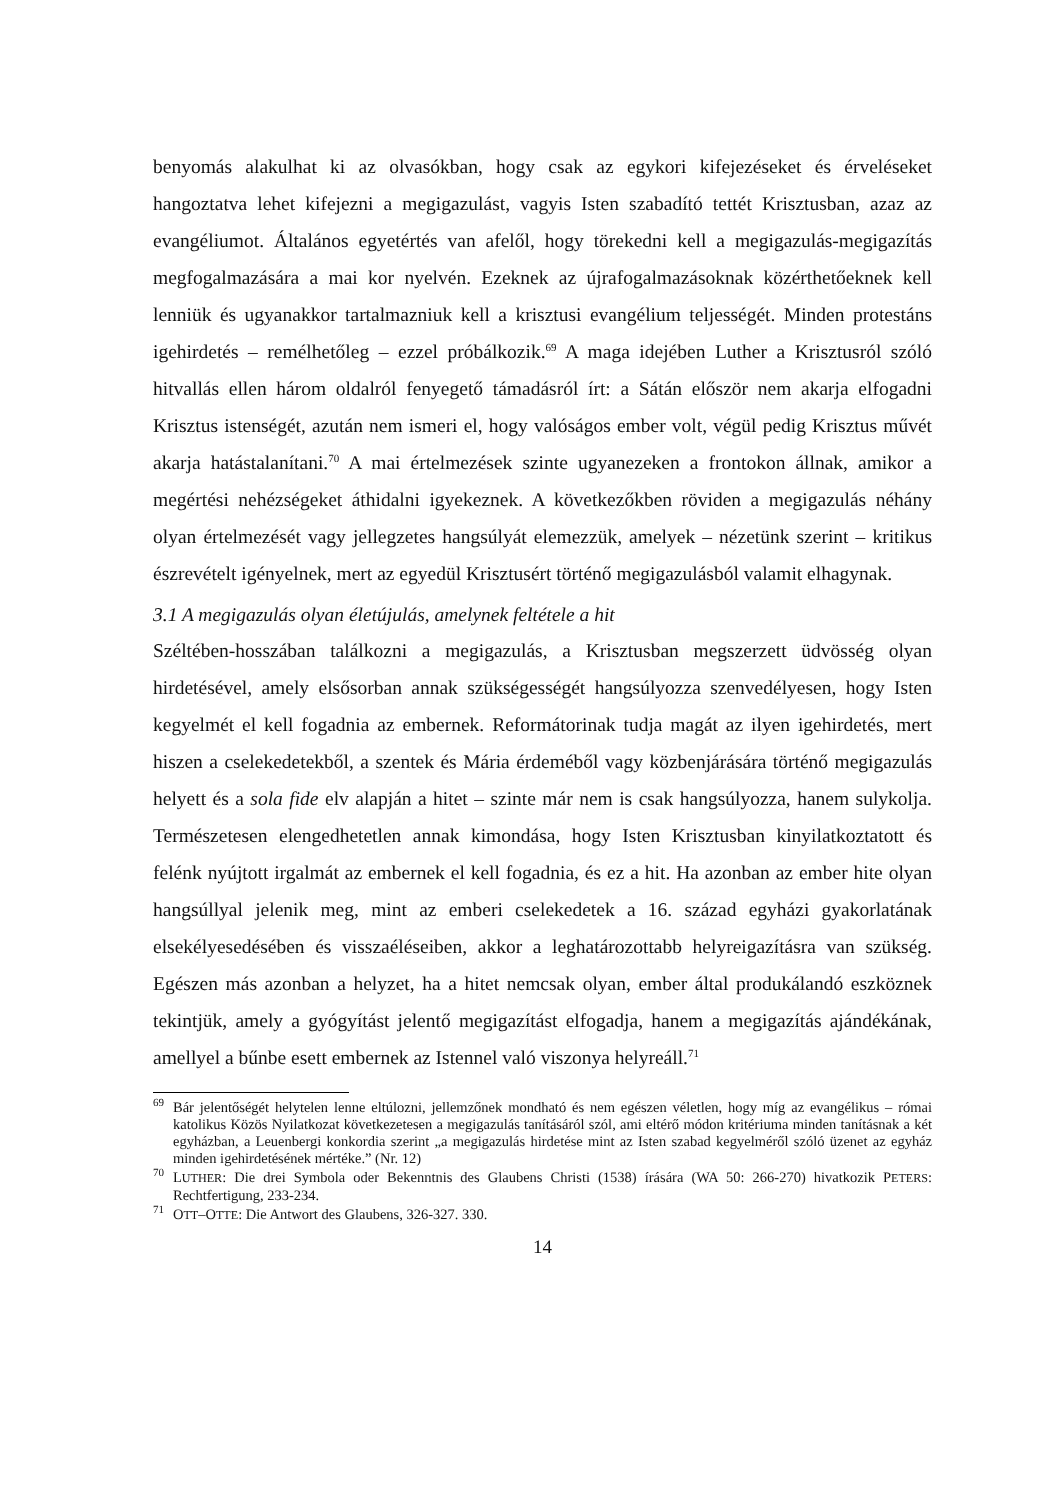benyomás alakulhat ki az olvasókban, hogy csak az egykori kifejezéseket és érveléseket hangoztatva lehet kifejezni a megigazulást, vagyis Isten szabadító tettét Krisztusban, azaz az evangéliumot. Általános egyetértés van afelől, hogy törekedni kell a megigazulás-megigazítás megfogalmazására a mai kor nyelvén. Ezeknek az újrafogalmazásoknak közérthetőeknek kell lenniük és ugyanakkor tartalmazniuk kell a krisztusi evangélium teljességét. Minden protestáns igehirdetés – remélhetőleg – ezzel próbálkozik.<sup>69</sup> A maga idejében Luther a Krisztusról szóló hitvallás ellen három oldalról fenyegető támadásról írt: a Sátán először nem akarja elfogadni Krisztus istenségét, azután nem ismeri el, hogy valóságos ember volt, végül pedig Krisztus művét akarja hatástalanítani.<sup>70</sup> A mai értelmezések szinte ugyanezeken a frontokon állnak, amikor a megértési nehézségeket áthidalni igyekeznek. A következőkben röviden a megigazulás néhány olyan értelmezését vagy jellegzetes hangsúlyát elemezzük, amelyek – nézetünk szerint – kritikus észrevételt igényelnek, mert az egyedül Krisztusért történő megigazulásból valamit elhagynak.
3.1 A megigazulás olyan életújulás, amelynek feltétele a hit
Széltében-hosszában találkozni a megigazulás, a Krisztusban megszerzett üdvösség olyan hirdetésével, amely elsősorban annak szükségességét hangsúlyozza szenvedélyesen, hogy Isten kegyelmét el kell fogadnia az embernek. Reformátorinak tudja magát az ilyen igehirdetés, mert hiszen a cselekedetekből, a szentek és Mária érdeméből vagy közbenjárására történő megigazulás helyett és a sola fide elv alapján a hitet – szinte már nem is csak hangsúlyozza, hanem sulykolja. Természetesen elengedhetetlen annak kimondása, hogy Isten Krisztusban kinyilatkoztatott és felénk nyújtott irgalmát az embernek el kell fogadnia, és ez a hit. Ha azonban az ember hite olyan hangsúllyal jelenik meg, mint az emberi cselekedetek a 16. század egyházi gyakorlatának elsekélyesedésében és visszaéléseiben, akkor a leghatározottabb helyreigazításra van szükség. Egészen más azonban a helyzet, ha a hitet nemcsak olyan, ember által produkálandó eszköznek tekintjük, amely a gyógyítást jelentő megigazítást elfogadja, hanem a megigazítás ajándékának, amellyel a bűnbe esett embernek az Istennel való viszonya helyreáll.<sup>71</sup>
<sup>69</sup>Bár jelentőségét helytelen lenne eltúlozni, jellemzőnek mondható és nem egészen véletlen, hogy míg az evangélikus – római katolikus Közös Nyilatkozat következetesen a megigazulás tanításáról szól, ami eltérő módon kritériuma minden tanításnak a két egyházban, a Leuenbergi konkordia szerint „a megigazulás hirdetése mint az Isten szabad kegyelméről szóló üzenet az egyház minden igehirdetésének mértéke.” (Nr. 12)
<sup>70</sup> LUTHER: Die drei Symbola oder Bekenntnis des Glaubens Christi (1538) írására (WA 50: 266-270) hivatkozik PETERS: Rechtfertigung, 233-234.
<sup>71</sup>OTT–OTTE: Die Antwort des Glaubens, 326-327. 330.
14